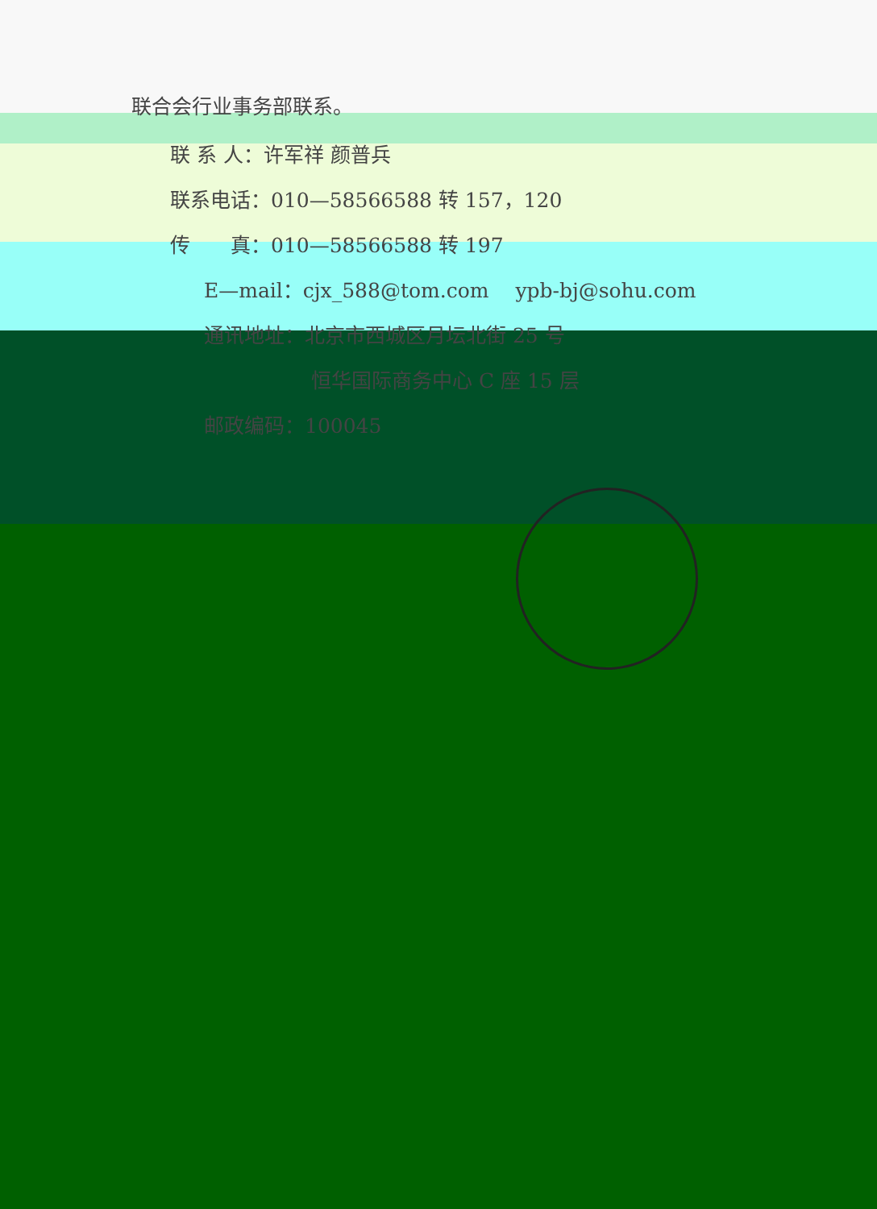联合会行业事务部联系。
联 系 人：许军祥 颜普兵
联系电话：010—58566588 转 157，120
传　　真：010—58566588 转 197
E—mail：cjx_588@tom.com　 ypb-bj@sohu.com
通讯地址：北京市西城区月坛北街 25 号
恒华国际商务中心 C 座 15 层
邮政编码：100045